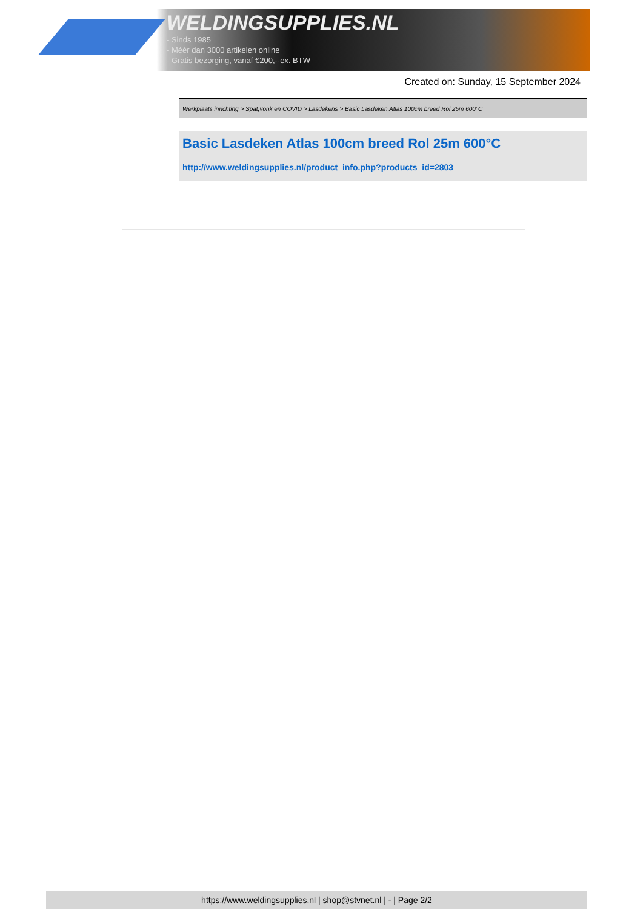WELDINGSUPPLIES.NL
- Sinds 1985
- Méér dan 3000 artikelen online
- Gratis bezorging, vanaf €200,--ex. BTW
Created on: Sunday, 15 September 2024
Werkplaats inrichting > Spat,vonk en COVID > Lasdekens > Basic Lasdeken Atlas 100cm breed Rol 25m 600°C
Basic Lasdeken Atlas 100cm breed Rol 25m 600°C
http://www.weldingsupplies.nl/product_info.php?products_id=2803
https://www.weldingsupplies.nl | shop@stvnet.nl | - | Page 2/2